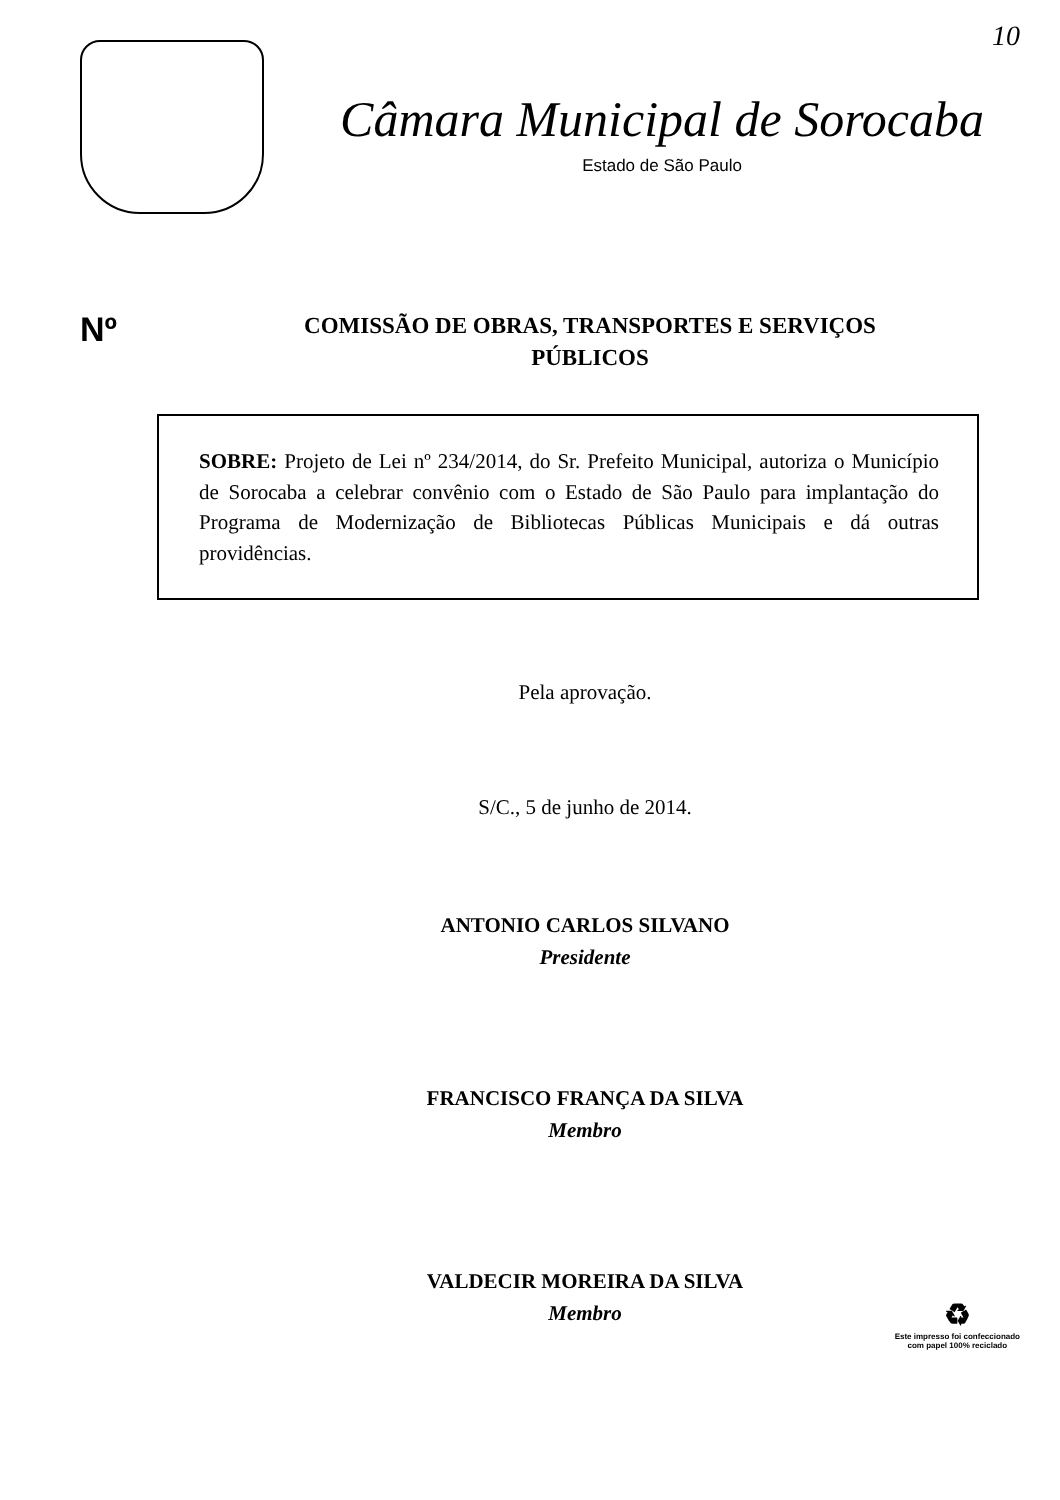10
Câmara Municipal de Sorocaba
Estado de São Paulo
Nº
COMISSÃO DE OBRAS, TRANSPORTES E SERVIÇOS
PÚBLICOS
SOBRE: Projeto de Lei nº 234/2014, do Sr. Prefeito Municipal, autoriza o Município de Sorocaba a celebrar convênio com o Estado de São Paulo para implantação do Programa de Modernização de Bibliotecas Públicas Municipais e dá outras providências.
Pela aprovação.
S/C., 5 de junho de 2014.
ANTONIO CARLOS SILVANO
Presidente
FRANCISCO FRANÇA DA SILVA
Membro
VALDECIR MOREIRA DA SILVA
Membro
♻
Este impresso foi confeccionado
com papel 100% reciclado